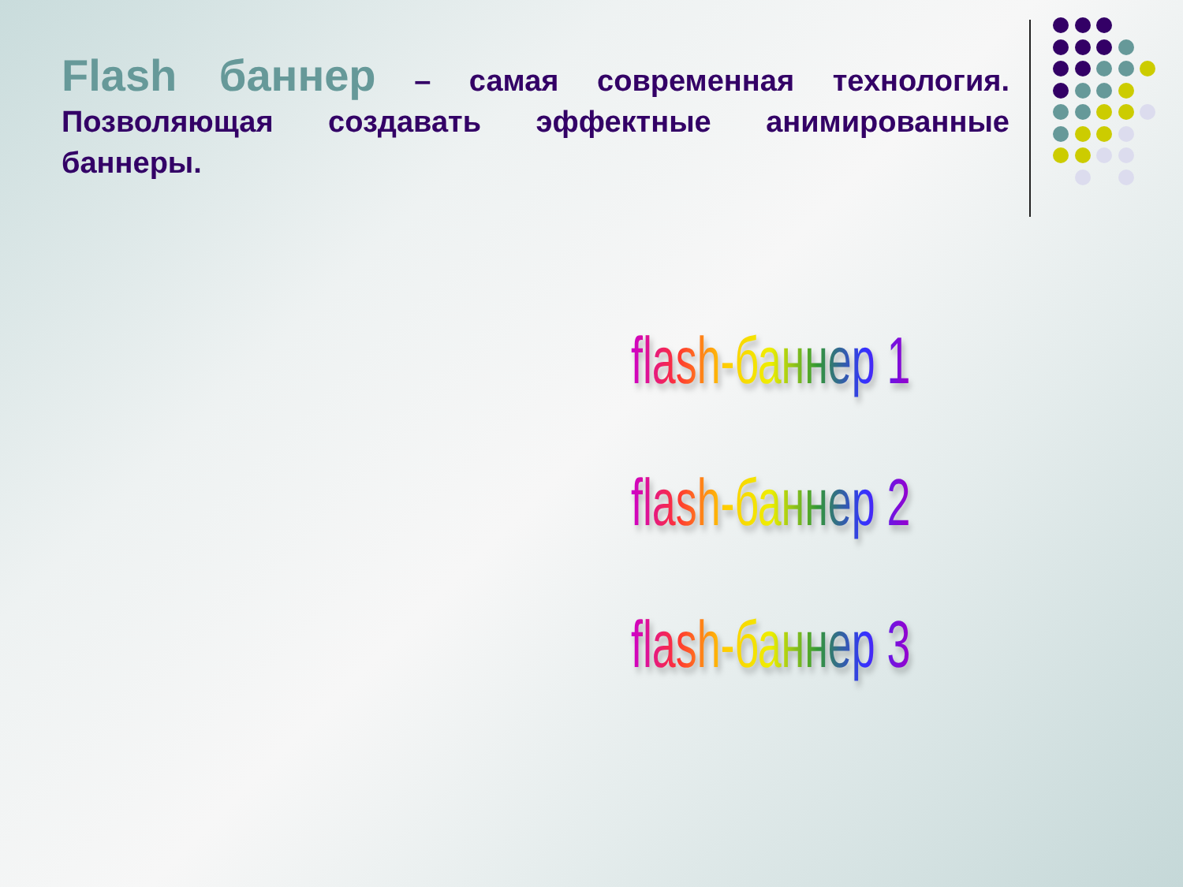Flash баннер – самая современная технология. Позволяющая создавать эффектные анимированные баннеры.
flash-баннер 1
flash-баннер 2
flash-баннер 3